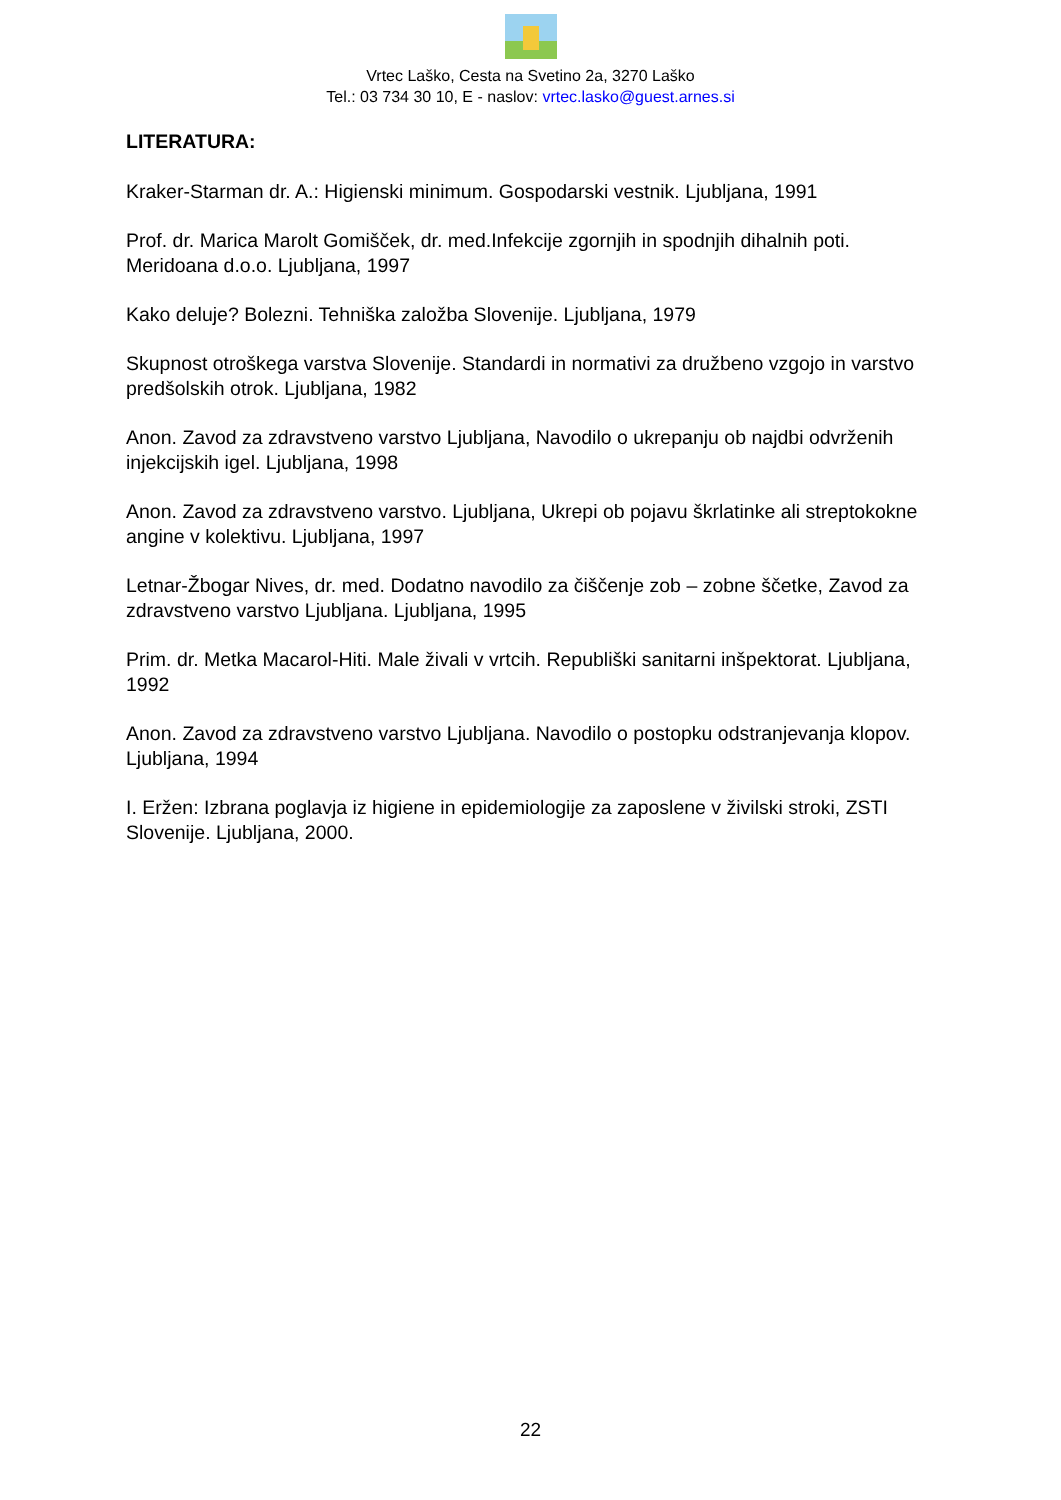Vrtec Laško, Cesta na Svetino 2a, 3270 Laško
Tel.: 03 734 30 10, E - naslov: vrtec.lasko@guest.arnes.si
LITERATURA:
Kraker-Starman dr. A.: Higienski minimum. Gospodarski vestnik. Ljubljana, 1991
Prof. dr. Marica Marolt Gomišček, dr. med.Infekcije zgornjih in spodnjih dihalnih poti. Meridoana d.o.o. Ljubljana, 1997
Kako deluje? Bolezni. Tehniška založba Slovenije. Ljubljana, 1979
Skupnost otroškega varstva Slovenije. Standardi in normativi za družbeno vzgojo in varstvo predšolskih otrok. Ljubljana, 1982
Anon. Zavod za zdravstveno varstvo Ljubljana, Navodilo o ukrepanju ob najdbi odvrženih injekcijskih igel. Ljubljana, 1998
Anon. Zavod za zdravstveno varstvo. Ljubljana, Ukrepi ob pojavu škrlatinke ali streptokokne angine v kolektivu. Ljubljana, 1997
Letnar-Žbogar Nives, dr. med. Dodatno navodilo za čiščenje zob – zobne ščetke, Zavod za zdravstveno varstvo Ljubljana. Ljubljana, 1995
Prim. dr. Metka Macarol-Hiti. Male živali v vrtcih. Republiški sanitarni inšpektorat. Ljubljana, 1992
Anon. Zavod za zdravstveno varstvo Ljubljana. Navodilo o postopku odstranjevanja klopov. Ljubljana, 1994
I. Eržen: Izbrana poglavja iz higiene in epidemiologije za zaposlene v živilski stroki, ZSTI Slovenije. Ljubljana, 2000.
22